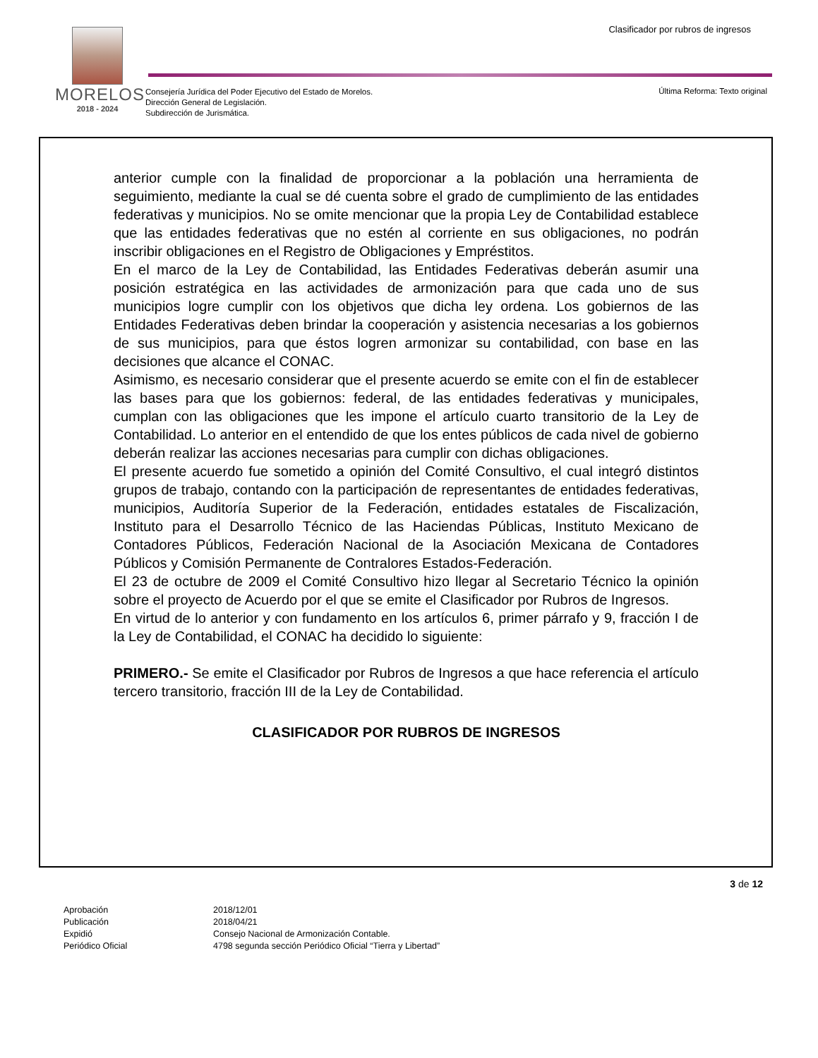Clasificador por rubros de ingresos
MORELOS
2018 - 2024
Consejería Jurídica del Poder Ejecutivo del Estado de Morelos.
Dirección General de Legislación.
Subdirección de Jurismática.
Última Reforma: Texto original
anterior cumple con la finalidad de proporcionar a la población una herramienta de seguimiento, mediante la cual se dé cuenta sobre el grado de cumplimiento de las entidades federativas y municipios. No se omite mencionar que la propia Ley de Contabilidad establece que las entidades federativas que no estén al corriente en sus obligaciones, no podrán inscribir obligaciones en el Registro de Obligaciones y Empréstitos.
En el marco de la Ley de Contabilidad, las Entidades Federativas deberán asumir una posición estratégica en las actividades de armonización para que cada uno de sus municipios logre cumplir con los objetivos que dicha ley ordena. Los gobiernos de las Entidades Federativas deben brindar la cooperación y asistencia necesarias a los gobiernos de sus municipios, para que éstos logren armonizar su contabilidad, con base en las decisiones que alcance el CONAC.
Asimismo, es necesario considerar que el presente acuerdo se emite con el fin de establecer las bases para que los gobiernos: federal, de las entidades federativas y municipales, cumplan con las obligaciones que les impone el artículo cuarto transitorio de la Ley de Contabilidad. Lo anterior en el entendido de que los entes públicos de cada nivel de gobierno deberán realizar las acciones necesarias para cumplir con dichas obligaciones.
El presente acuerdo fue sometido a opinión del Comité Consultivo, el cual integró distintos grupos de trabajo, contando con la participación de representantes de entidades federativas, municipios, Auditoría Superior de la Federación, entidades estatales de Fiscalización, Instituto para el Desarrollo Técnico de las Haciendas Públicas, Instituto Mexicano de Contadores Públicos, Federación Nacional de la Asociación Mexicana de Contadores Públicos y Comisión Permanente de Contralores Estados-Federación.
El 23 de octubre de 2009 el Comité Consultivo hizo llegar al Secretario Técnico la opinión sobre el proyecto de Acuerdo por el que se emite el Clasificador por Rubros de Ingresos.
En virtud de lo anterior y con fundamento en los artículos 6, primer párrafo y 9, fracción I de la Ley de Contabilidad, el CONAC ha decidido lo siguiente:
PRIMERO.- Se emite el Clasificador por Rubros de Ingresos a que hace referencia el artículo tercero transitorio, fracción III de la Ley de Contabilidad.
CLASIFICADOR POR RUBROS DE INGRESOS
3 de 12
| Aprobación | 2018/12/01 |
| Publicación | 2018/04/21 |
| Expidió | Consejo Nacional de Armonización Contable. |
| Periódico Oficial | 4798 segunda sección Periódico Oficial “Tierra y Libertad” |